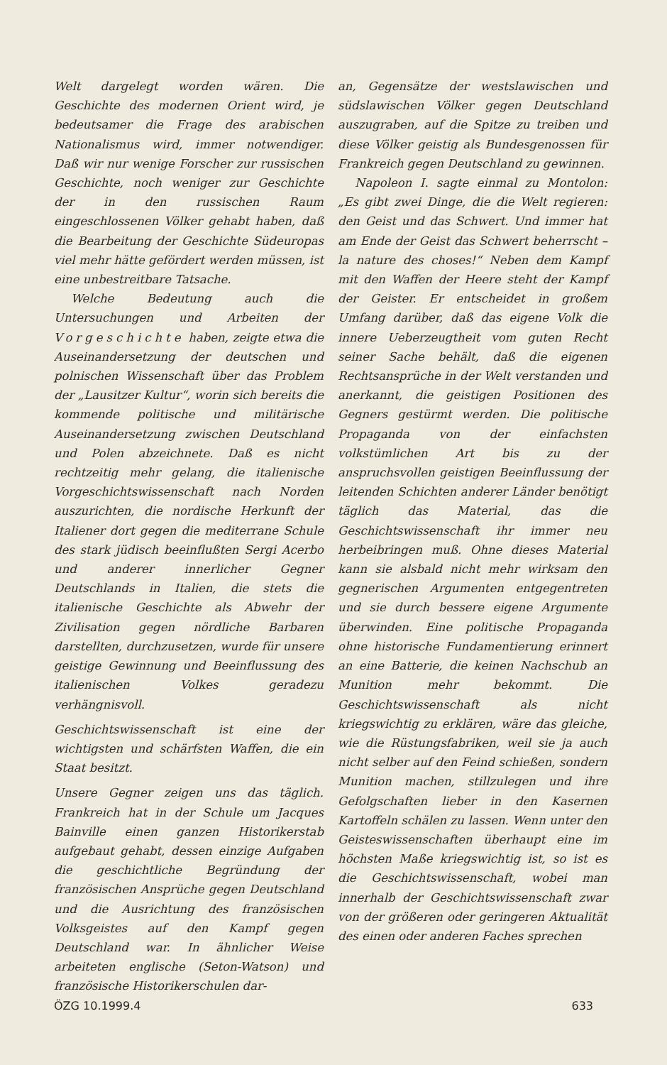Welt dargelegt worden wären. Die Geschichte des modernen Orient wird, je bedeutsamer die Frage des arabischen Nationalismus wird, immer notwendiger. Daß wir nur wenige Forscher zur russischen Geschichte, noch weniger zur Geschichte der in den russischen Raum eingeschlossenen Völker gehabt haben, daß die Bearbeitung der Geschichte Südeuropas viel mehr hätte gefördert werden müssen, ist eine unbestreitbare Tatsache.
Welche Bedeutung auch die Untersuchungen und Arbeiten der Vorgeschichte haben, zeigte etwa die Auseinandersetzung der deutschen und polnischen Wissenschaft über das Problem der „Lausitzer Kultur“, worin sich bereits die kommende politische und militärische Auseinandersetzung zwischen Deutschland und Polen abzeichnete. Daß es nicht rechtzeitig mehr gelang, die italienische Vorgeschichtswissenschaft nach Norden auszurichten, die nordische Herkunft der Italiener dort gegen die mediterrane Schule des stark jüdisch beeinflußten Sergi Acerbo und anderer innerlicher Gegner Deutschlands in Italien, die stets die italienische Geschichte als Abwehr der Zivilisation gegen nördliche Barbaren darstellten, durchzusetzen, wurde für unsere geistige Gewinnung und Beeinflussung des italienischen Volkes geradezu verhängnisvoll.
Geschichtswissenschaft ist eine der wichtigsten und schärfsten Waffen, die ein Staat besitzt.
Unsere Gegner zeigen uns das täglich. Frankreich hat in der Schule um Jacques Bainville einen ganzen Historikerstab aufgebaut gehabt, dessen einzige Aufgaben die geschichtliche Begründung der französischen Ansprüche gegen Deutschland und die Ausrichtung des französischen Volksgeistes auf den Kampf gegen Deutschland war. In ähnlicher Weise arbeiteten englische (Seton-Watson) und französische Historikerschulen dar-
an, Gegensätze der westslawischen und südslawischen Völker gegen Deutschland auszugraben, auf die Spitze zu treiben und diese Völker geistig als Bundesgenossen für Frankreich gegen Deutschland zu gewinnen.
Napoleon I. sagte einmal zu Montolon: „Es gibt zwei Dinge, die die Welt regieren: den Geist und das Schwert. Und immer hat am Ende der Geist das Schwert beherrscht – la nature des choses!“ Neben dem Kampf mit den Waffen der Heere steht der Kampf der Geister. Er entscheidet in großem Umfang darüber, daß das eigene Volk die innere Ueberzeugtheit vom guten Recht seiner Sache behält, daß die eigenen Rechtsansprüche in der Welt verstanden und anerkannt, die geistigen Positionen des Gegners gestürmt werden. Die politische Propaganda von der einfachsten volkstümlichen Art bis zu der anspruchsvollen geistigen Beeinflussung der leitenden Schichten anderer Länder benötigt täglich das Material, das die Geschichtswissenschaft ihr immer neu herbeibringen muß. Ohne dieses Material kann sie alsbald nicht mehr wirksam den gegnerischen Argumenten entgegentreten und sie durch bessere eigene Argumente überwinden. Eine politische Propaganda ohne historische Fundamentierung erinnert an eine Batterie, die keinen Nachschub an Munition mehr bekommt. Die Geschichtswissenschaft als nicht kriegswichtig zu erklären, wäre das gleiche, wie die Rüstungsfabriken, weil sie ja auch nicht selber auf den Feind schießen, sondern Munition machen, stillzulegen und ihre Gefolgschaften lieber in den Kasernen Kartoffeln schälen zu lassen. Wenn unter den Geisteswissenschaften überhaupt eine im höchsten Maße kriegswichtig ist, so ist es die Geschichtswissenschaft, wobei man innerhalb der Geschichtswissenschaft zwar von der größeren oder geringeren Aktualität des einen oder anderen Faches sprechen
ÖZG 10.1999.4 633